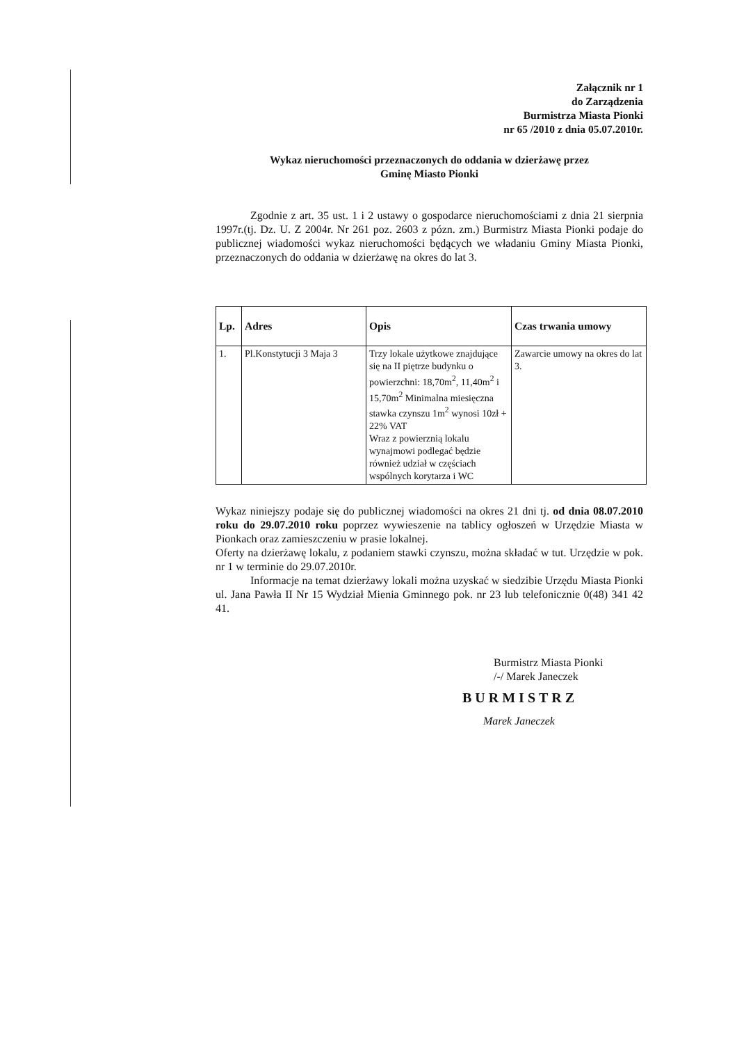Załącznik nr 1
do Zarządzenia
Burmistrza Miasta Pionki
nr 65 /2010 z dnia 05.07.2010r.
Wykaz nieruchomości przeznaczonych do oddania w dzierżawę przez
Gminę Miasto Pionki
Zgodnie z art. 35 ust. 1 i 2 ustawy o gospodarce nieruchomościami z dnia 21 sierpnia 1997r.(tj. Dz. U. Z 2004r. Nr 261 poz. 2603 z pózn. zm.) Burmistrz Miasta Pionki podaje do publicznej wiadomości wykaz nieruchomości będących we władaniu Gminy Miasta Pionki, przeznaczonych do oddania w dzierżawę na okres do lat 3.
| Lp. | Adres | Opis | Czas trwania umowy |
| --- | --- | --- | --- |
| 1. | Pl.Konstytucji 3 Maja 3 | Trzy lokale użytkowe znajdujące się na II piętrze budynku o powierzchni: 18,70m<sup>2</sup>, 11,40m<sup>2</sup> i 15,70m<sup>2</sup> Minimalna miesięczna stawka czynszu 1m<sup>2</sup> wynosi 10zł + 22% VAT Wraz z powierznią lokalu wynajmowi podlegać będzie również udział w częściach wspólnych korytarza i WC | Zawarcie umowy na okres do lat 3. |
Wykaz niniejszy podaje się do publicznej wiadomości na okres 21 dni tj. od dnia 08.07.2010 roku do 29.07.2010 roku poprzez wywieszenie na tablicy ogłoszeń w Urzędzie Miasta w Pionkach oraz zamieszczeniu w prasie lokalnej.
Oferty na dzierżawę lokalu, z podaniem stawki czynszu, można składać w tut. Urzędzie w pok. nr 1 w terminie do 29.07.2010r.
Informacje na temat dzierżawy lokali można uzyskać w siedzibie Urzędu Miasta Pionki ul. Jana Pawła II Nr 15 Wydział Mienia Gminnego pok. nr 23 lub telefonicznie 0(48) 341 42 41.
Burmistrz Miasta Pionki
/-/ Marek Janeczek
BURMISTRZ
Marek Janeczek